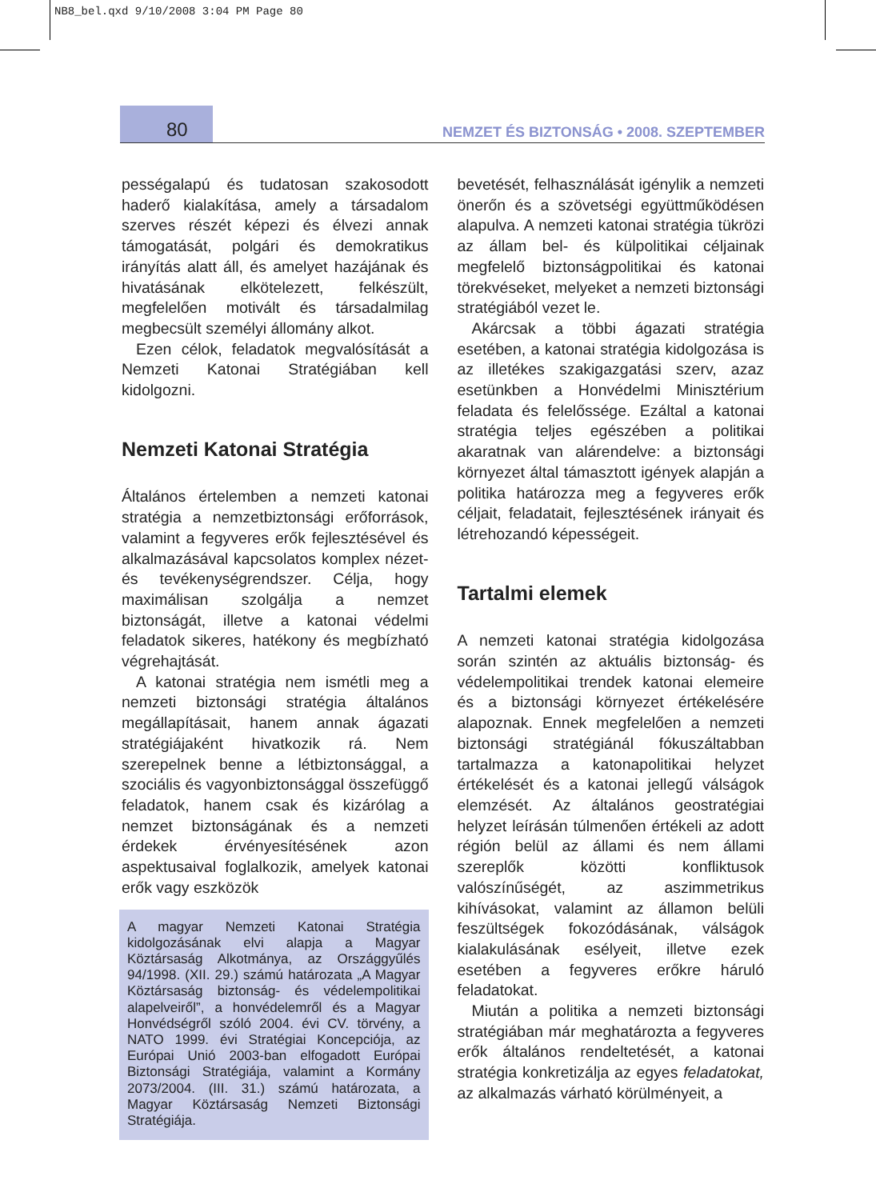NB8_bel.qxd 9/10/2008 3:04 PM Page 80
80
NEMZET ÉS BIZTONSÁG • 2008. SZEPTEMBER
pességalapú és tudatosan szakosodott haderő kialakítása, amely a társadalom szerves részét képezi és élvezi annak támogatását, polgári és demokratikus irányítás alatt áll, és amelyet hazájának és hivatásának elkötelezett, felkészült, megfelelően motivált és társadalmilag megbecsült személyi állomány alkot.
Ezen célok, feladatok megvalósítását a Nemzeti Katonai Stratégiában kell kidolgozni.
Nemzeti Katonai Stratégia
Általános értelemben a nemzeti katonai stratégia a nemzetbiztonsági erőforrások, valamint a fegyveres erők fejlesztésével és alkalmazásával kapcsolatos komplex nézet- és tevékenységrendszer. Célja, hogy maximálisan szolgálja a nemzet biztonságát, illetve a katonai védelmi feladatok sikeres, hatékony és megbízható végrehajtását.
A katonai stratégia nem ismétli meg a nemzeti biztonsági stratégia általános megállapításait, hanem annak ágazati stratégiájaként hivatkozik rá. Nem szerepelnek benne a létbiztonsággal, a szociális és vagyonbiztonsággal összefüggő feladatok, hanem csak és kizárólag a nemzet biztonságának és a nemzeti érdekek érvényesítésének azon aspektusaival foglalkozik, amelyek katonai erők vagy eszközök
A magyar Nemzeti Katonai Stratégia kidolgozásának elvi alapja a Magyar Köztársaság Alkotmánya, az Országgyűlés 94/1998. (XII. 29.) számú határozata „A Magyar Köztársaság biztonság- és védelempolitikai alapelveiről”, a honvédelemről és a Magyar Honvédségről szóló 2004. évi CV. törvény, a NATO 1999. évi Stratégiai Koncepciója, az Európai Unió 2003-ban elfogadott Európai Biztonsági Stratégiája, valamint a Kormány 2073/2004. (III. 31.) számú határozata, a Magyar Köztársaság Nemzeti Biztonsági Stratégiája.
bevetését, felhasználását igénylik a nemzeti önerőn és a szövetségi együttműködésen alapulva. A nemzeti katonai stratégia tükrözi az állam bel- és külpolitikai céljainak megfelelő biztonságpolitikai és katonai törekvéseket, melyeket a nemzeti biztonsági stratégiából vezet le.
Akárcsak a többi ágazati stratégia esetében, a katonai stratégia kidolgozása is az illetékes szakigazgatási szerv, azaz esetünkben a Honvédelmi Minisztérium feladata és felelőssége. Ezáltal a katonai stratégia teljes egészében a politikai akaratnak van alárendelve: a biztonsági környezet által támasztott igények alapján a politika határozza meg a fegyveres erők céljait, feladatait, fejlesztésének irányait és létrehozandó képességeit.
Tartalmi elemek
A nemzeti katonai stratégia kidolgozása során szintén az aktuális biztonság- és védelempolitikai trendek katonai elemeire és a biztonsági környezet értékelésére alapoznak. Ennek megfelelően a nemzeti biztonsági stratégiánál fókuszáltabban tartalmazza a katonapolitikai helyzet értékelését és a katonai jellegű válságok elemzését. Az általános geostratégiai helyzet leírásán túlmenően értékeli az adott régión belül az állami és nem állami szereplők közötti konfliktusok valószínűségét, az aszimmetrikus kihívásokat, valamint az államon belüli feszültségek fokozódásának, válságok kialakulásának esélyeit, illetve ezek esetében a fegyveres erőkre háruló feladatokat.
Miután a politika a nemzeti biztonsági stratégiában már meghatározta a fegyveres erők általános rendeltetését, a katonai stratégia konkretizálja az egyes feladatokat, az alkalmazás várható körülményeit, a